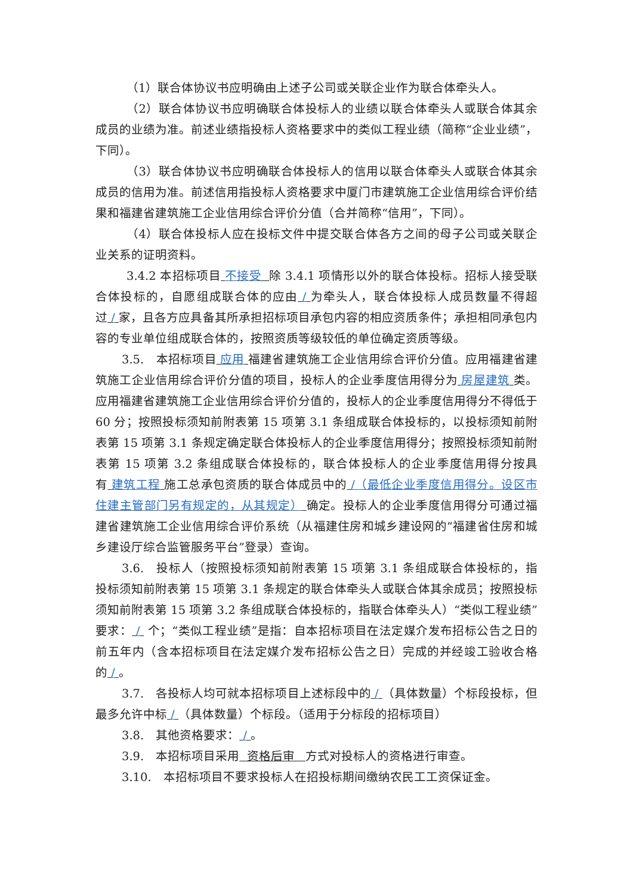（1）联合体协议书应明确由上述子公司或关联企业作为联合体牵头人。
（2）联合体协议书应明确联合体投标人的业绩以联合体牵头人或联合体其余成员的业绩为准。前述业绩指投标人资格要求中的类似工程业绩（简称“企业业绩”，下同）。
（3）联合体协议书应明确联合体投标人的信用以联合体牵头人或联合体其余成员的信用为准。前述信用指投标人资格要求中厦门市建筑施工企业信用综合评价结果和福建省建筑施工企业信用综合评价分值（合并简称“信用”，下同）。
（4）联合体投标人应在投标文件中提交联合体各方之间的母子公司或关联企业关系的证明资料。
3.4.2 本招标项目 不接受 除 3.4.1 项情形以外的联合体投标。招标人接受联合体投标的，自愿组成联合体的应由 / 为牵头人，联合体投标人成员数量不得超过 / 家，且各方应具备其所承担招标项目承包内容的相应资质条件；承担相同承包内容的专业单位组成联合体的，按照资质等级较低的单位确定资质等级。
3.5.　本招标项目 应用 福建省建筑施工企业信用综合评价分值。应用福建省建筑施工企业信用综合评价分值的项目，投标人的企业季度信用得分为 房屋建筑 类。应用福建省建筑施工企业信用综合评价分值的，投标人的企业季度信用得分不得低于 60 分；按照投标须知前附表第 15 项第 3.1 条组成联合体投标的，以投标须知前附表第 15 项第 3.1 条规定确定联合体投标人的企业季度信用得分；按照投标须知前附表第 15 项第 3.2 条组成联合体投标的，联合体投标人的企业季度信用得分按具有 建筑工程 施工总承包资质的联合体成员中的 /（最低企业季度信用得分。设区市住建主管部门另有规定的，从其规定） 确定。投标人的企业季度信用得分可通过福建省建筑施工企业信用综合评价系统（从福建住房和城乡建设网的“福建省住房和城乡建设厅综合监管服务平台”登录）查询。
3.6.　投标人（按照投标须知前附表第 15 项第 3.1 条组成联合体投标的，指投标须知前附表第 15 项第 3.1 条规定的联合体牵头人或联合体其余成员；按照投标须知前附表第 15 项第 3.2 条组成联合体投标的，指联合体牵头人）“类似工程业绩”要求： / 个；“类似工程业绩”是指：自本招标项目在法定媒介发布招标公告之日的前五年内（含本招标项目在法定媒介发布招标公告之日）完成的并经竣工验收合格的 / 。
3.7.　各投标人均可就本招标项目上述标段中的 / （具体数量）个标段投标，但最多允许中标 / （具体数量）个标段。（适用于分标段的招标项目）
3.8.　其他资格要求： / 。
3.9.　本招标项目采用 资格后审 方式对投标人的资格进行审查。
3.10.　本招标项目不要求投标人在招投标期间缴纳农民工工资保证金。